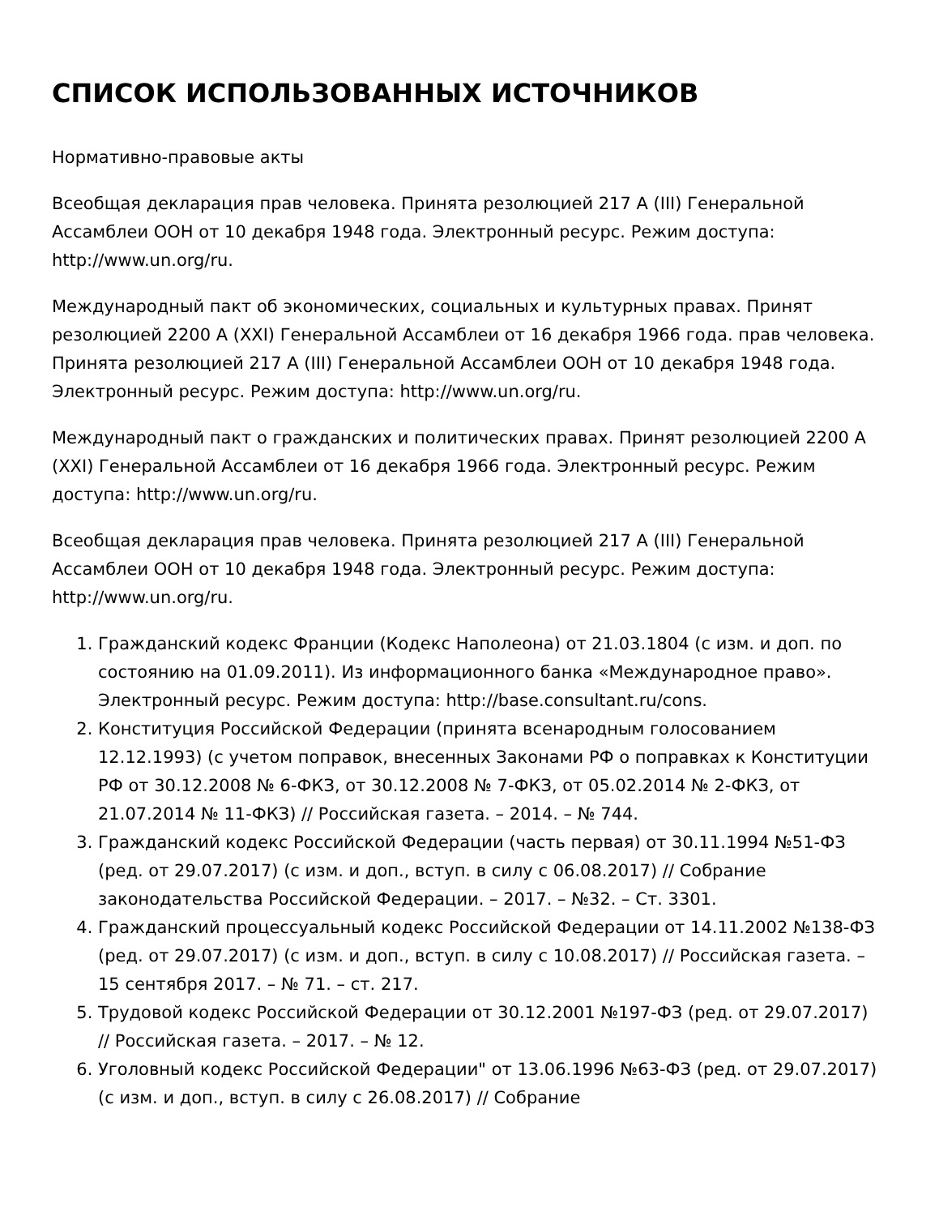СПИСОК ИСПОЛЬЗОВАННЫХ ИСТОЧНИКОВ
Нормативно-правовые акты
Всеобщая декларация прав человека. Принята резолюцией 217 A (III) Генеральной Ассамблеи ООН от 10 декабря 1948 года. Электронный ресурс. Режим доступа: http://www.un.org/ru.
Международный пакт об экономических, социальных и культурных правах. Принят резолюцией 2200 A (XXI) Генеральной Ассамблеи от 16 декабря 1966 года. прав человека. Принята резолюцией 217 A (III) Генеральной Ассамблеи ООН от 10 декабря 1948 года. Электронный ресурс. Режим доступа: http://www.un.org/ru.
Международный пакт о гражданских и политических правах. Принят резолюцией 2200 A (XXI) Генеральной Ассамблеи от 16 декабря 1966 года. Электронный ресурс. Режим доступа: http://www.un.org/ru.
Всеобщая декларация прав человека. Принята резолюцией 217 A (III) Генеральной Ассамблеи ООН от 10 декабря 1948 года. Электронный ресурс. Режим доступа: http://www.un.org/ru.
1. Гражданский кодекс Франции (Кодекс Наполеона) от 21.03.1804 (с изм. и доп. по состоянию на 01.09.2011). Из информационного банка «Международное право». Электронный ресурс. Режим доступа: http://base.consultant.ru/cons.
2. Конституция Российской Федерации (принята всенародным голосованием 12.12.1993) (с учетом поправок, внесенных Законами РФ о поправках к Конституции РФ от 30.12.2008 № 6-ФКЗ, от 30.12.2008 № 7-ФКЗ, от 05.02.2014 № 2-ФКЗ, от 21.07.2014 № 11-ФКЗ) // Российская газета. – 2014. – № 744.
3. Гражданский кодекс Российской Федерации (часть первая) от 30.11.1994 №51-ФЗ (ред. от 29.07.2017) (с изм. и доп., вступ. в силу с 06.08.2017) // Собрание законодательства Российской Федерации. – 2017. – №32. – Ст. 3301.
4. Гражданский процессуальный кодекс Российской Федерации от 14.11.2002 №138-ФЗ (ред. от 29.07.2017) (с изм. и доп., вступ. в силу с 10.08.2017) // Российская газета. – 15 сентября 2017. – № 71. – ст. 217.
5. Трудовой кодекс Российской Федерации от 30.12.2001 №197-ФЗ (ред. от 29.07.2017) // Российская газета. – 2017. – № 12.
6. Уголовный кодекс Российской Федерации" от 13.06.1996 №63-ФЗ (ред. от 29.07.2017) (с изм. и доп., вступ. в силу с 26.08.2017) // Собрание